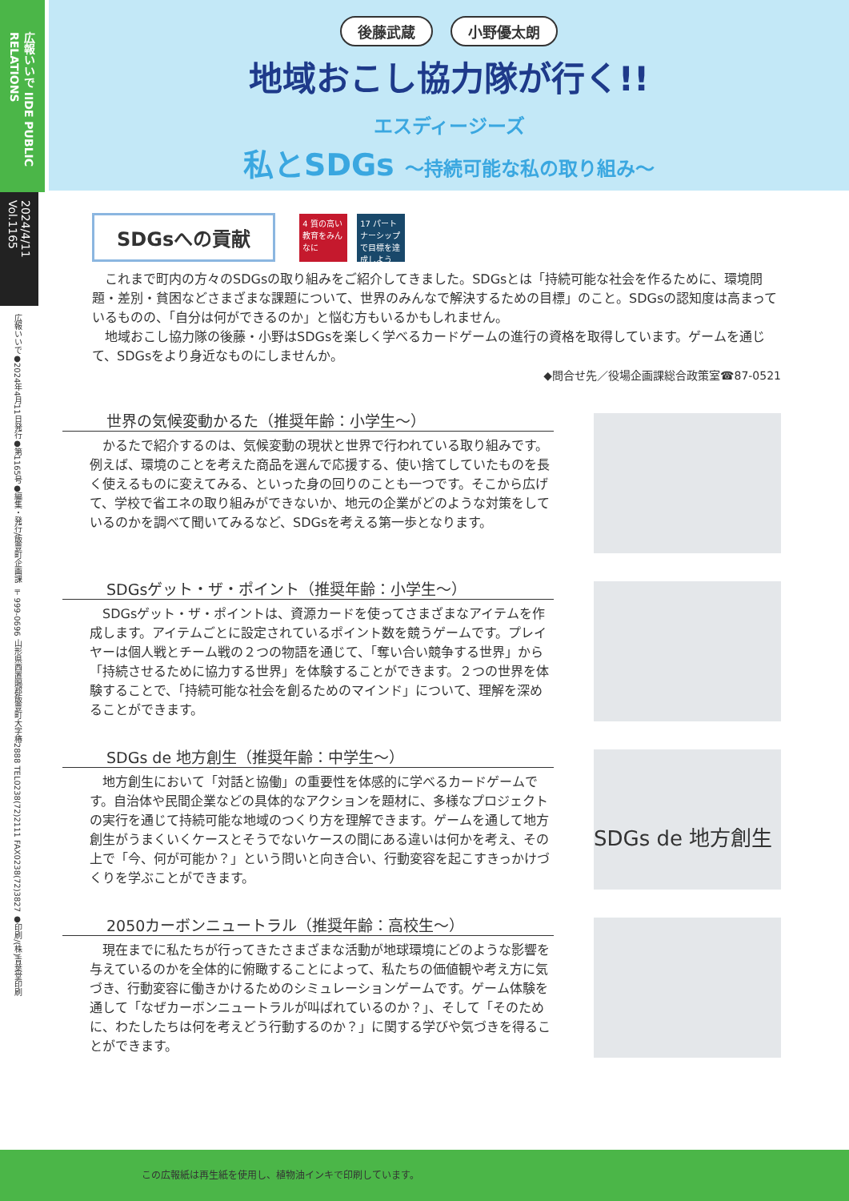広報いいで IIDE PUBLIC RELATIONS
2024/4/11 Vol.1165
広報いいで●2024年4月11日発行●第1165号●編集・発行/飯豊町企画課 〒999-0696 山形県西置賜郡飯豊町大字椿2888 TEL0238(72)2111 FAX0238(72)3827 ●印刷/(株)青葉堂印刷
後藤武蔵 小野優太朗
地域おこし協力隊が行く!!
エスディージーズ
私とSDGs ～持続可能な私の取り組み～
SDGsへの貢献
4 質の高い教育をみんなに
17 パートナーシップで目標を達成しよう
　これまで町内の方々のSDGsの取り組みをご紹介してきました。SDGsとは「持続可能な社会を作るために、環境問題・差別・貧困などさまざまな課題について、世界のみんなで解決するための目標」のこと。SDGsの認知度は高まっているものの、「自分は何ができるのか」と悩む方もいるかもしれません。
　地域おこし協力隊の後藤・小野はSDGsを楽しく学べるカードゲームの進行の資格を取得しています。ゲームを通じて、SDGsをより身近なものにしませんか。
◆問合せ先／役場企画課総合政策室☎87-0521
世界の気候変動かるた（推奨年齢：小学生～）
　かるたで紹介するのは、気候変動の現状と世界で行われている取り組みです。例えば、環境のことを考えた商品を選んで応援する、使い捨てしていたものを長く使えるものに変えてみる、といった身の回りのことも一つです。そこから広げて、学校で省エネの取り組みができないか、地元の企業がどのような対策をしているのかを調べて聞いてみるなど、SDGsを考える第一歩となります。
SDGsゲット・ザ・ポイント（推奨年齢：小学生～）
　SDGsゲット・ザ・ポイントは、資源カードを使ってさまざまなアイテムを作成します。アイテムごとに設定されているポイント数を競うゲームです。プレイヤーは個人戦とチーム戦の２つの物語を通じて、「奪い合い競争する世界」から「持続させるために協力する世界」を体験することができます。２つの世界を体験することで、「持続可能な社会を創るためのマインド」について、理解を深めることができます。
SDGs de 地方創生（推奨年齢：中学生～）
　地方創生において「対話と協働」の重要性を体感的に学べるカードゲームです。自治体や民間企業などの具体的なアクションを題材に、多様なプロジェクトの実行を通じて持続可能な地域のつくり方を理解できます。ゲームを通して地方創生がうまくいくケースとそうでないケースの間にある違いは何かを考え、その上で「今、何が可能か？」という問いと向き合い、行動変容を起こすきっかけづくりを学ぶことができます。
SDGs de 地方創生
2050カーボンニュートラル（推奨年齢：高校生～）
　現在までに私たちが行ってきたさまざまな活動が地球環境にどのような影響を与えているのかを全体的に俯瞰することによって、私たちの価値観や考え方に気づき、行動変容に働きかけるためのシミュレーションゲームです。ゲーム体験を通して「なぜカーボンニュートラルが叫ばれているのか？」、そして「そのために、わたしたちは何を考えどう行動するのか？」に関する学びや気づきを得ることができます。
この広報紙は再生紙を使用し、植物油インキで印刷しています。